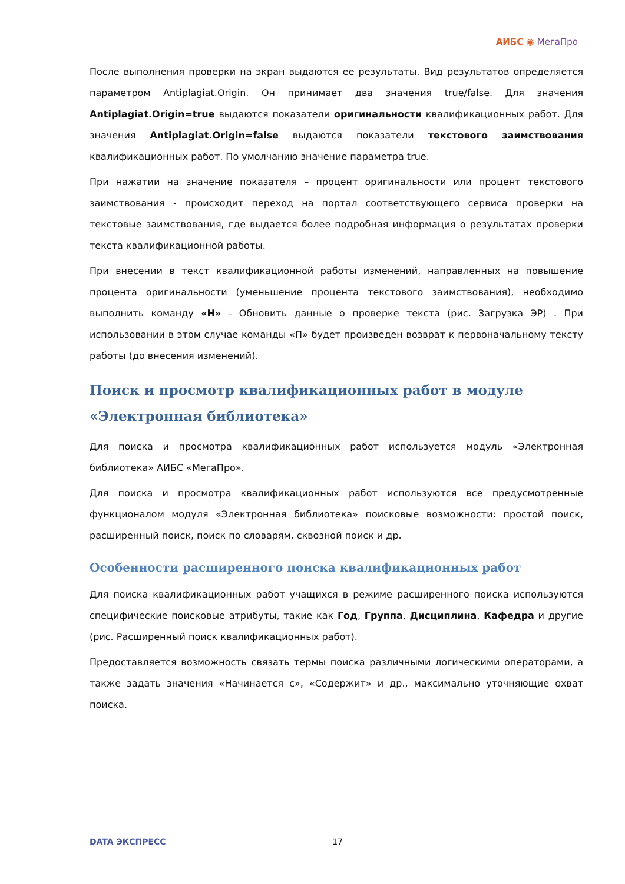АИБС ◉ МегаПро
После выполнения проверки на экран выдаются ее результаты. Вид результатов определяется параметром Antiplagiat.Origin. Он принимает два значения true/false. Для значения Antiplagiat.Origin=true выдаются показатели оригинальности квалификационных работ. Для значения Antiplagiat.Origin=false выдаются показатели текстового заимствования квалификационных работ. По умолчанию значение параметра true.
При нажатии на значение показателя – процент оригинальности или процент текстового заимствования - происходит переход на портал соответствующего сервиса проверки на текстовые заимствования, где выдается более подробная информация о результатах проверки текста квалификационной работы.
При внесении в текст квалификационной работы изменений, направленных на повышение процента оригинальности (уменьшение процента текстового заимствования), необходимо выполнить команду «Н» - Обновить данные о проверке текста (рис. Загрузка ЭР) . При использовании в этом случае команды «П» будет произведен возврат к первоначальному тексту работы (до внесения изменений).
Поиск и просмотр квалификационных работ в модуле «Электронная библиотека»
Для поиска и просмотра квалификационных работ используется модуль «Электронная библиотека» АИБС «МегаПро».
Для поиска и просмотра квалификационных работ используются все предусмотренные функционалом модуля «Электронная библиотека» поисковые возможности: простой поиск, расширенный поиск, поиск по словарям, сквозной поиск и др.
Особенности расширенного поиска квалификационных работ
Для поиска квалификационных работ учащихся в режиме расширенного поиска используются специфические поисковые атрибуты, такие как Год, Группа, Дисциплина, Кафедра и другие (рис. Расширенный поиск квалификационных работ).
Предоставляется возможность связать термы поиска различными логическими операторами, а также задать значения «Начинается с», «Содержит» и др., максимально уточняющие охват поиска.
DATA ЭКСПРЕСС 17